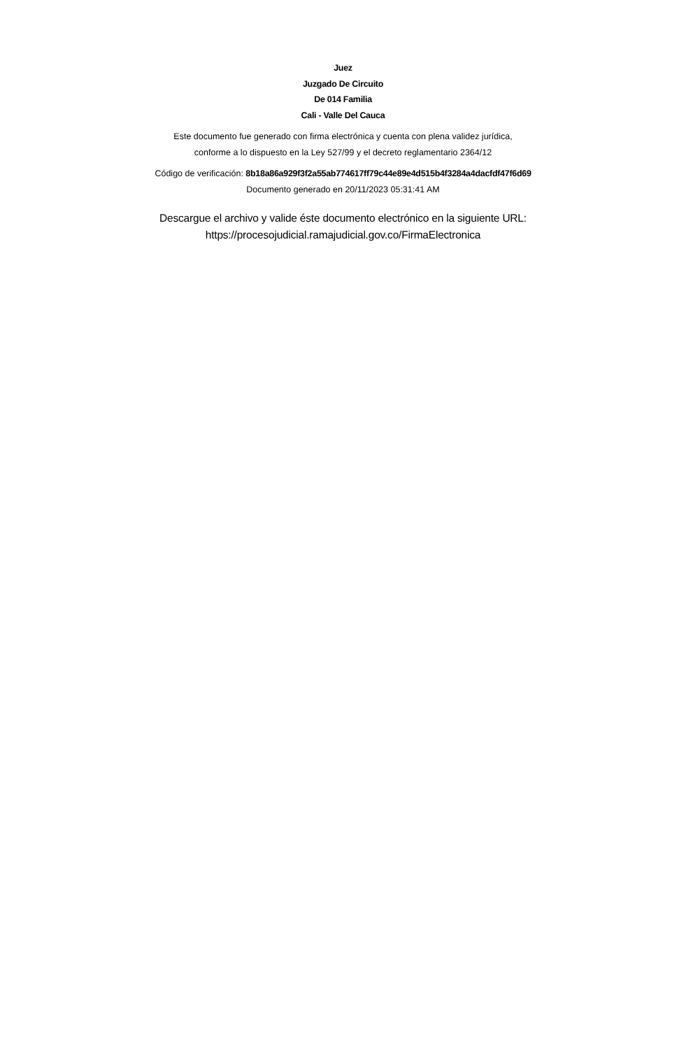Juez
Juzgado De Circuito
De 014 Familia
Cali - Valle Del Cauca
Este documento fue generado con firma electrónica y cuenta con plena validez jurídica,
conforme a lo dispuesto en la Ley 527/99 y el decreto reglamentario 2364/12
Código de verificación: 8b18a86a929f3f2a55ab774617ff79c44e89e4d515b4f3284a4dacfdf47f6d69
Documento generado en 20/11/2023 05:31:41 AM
Descargue el archivo y valide éste documento electrónico en la siguiente URL:
https://procesojudicial.ramajudicial.gov.co/FirmaElectronica